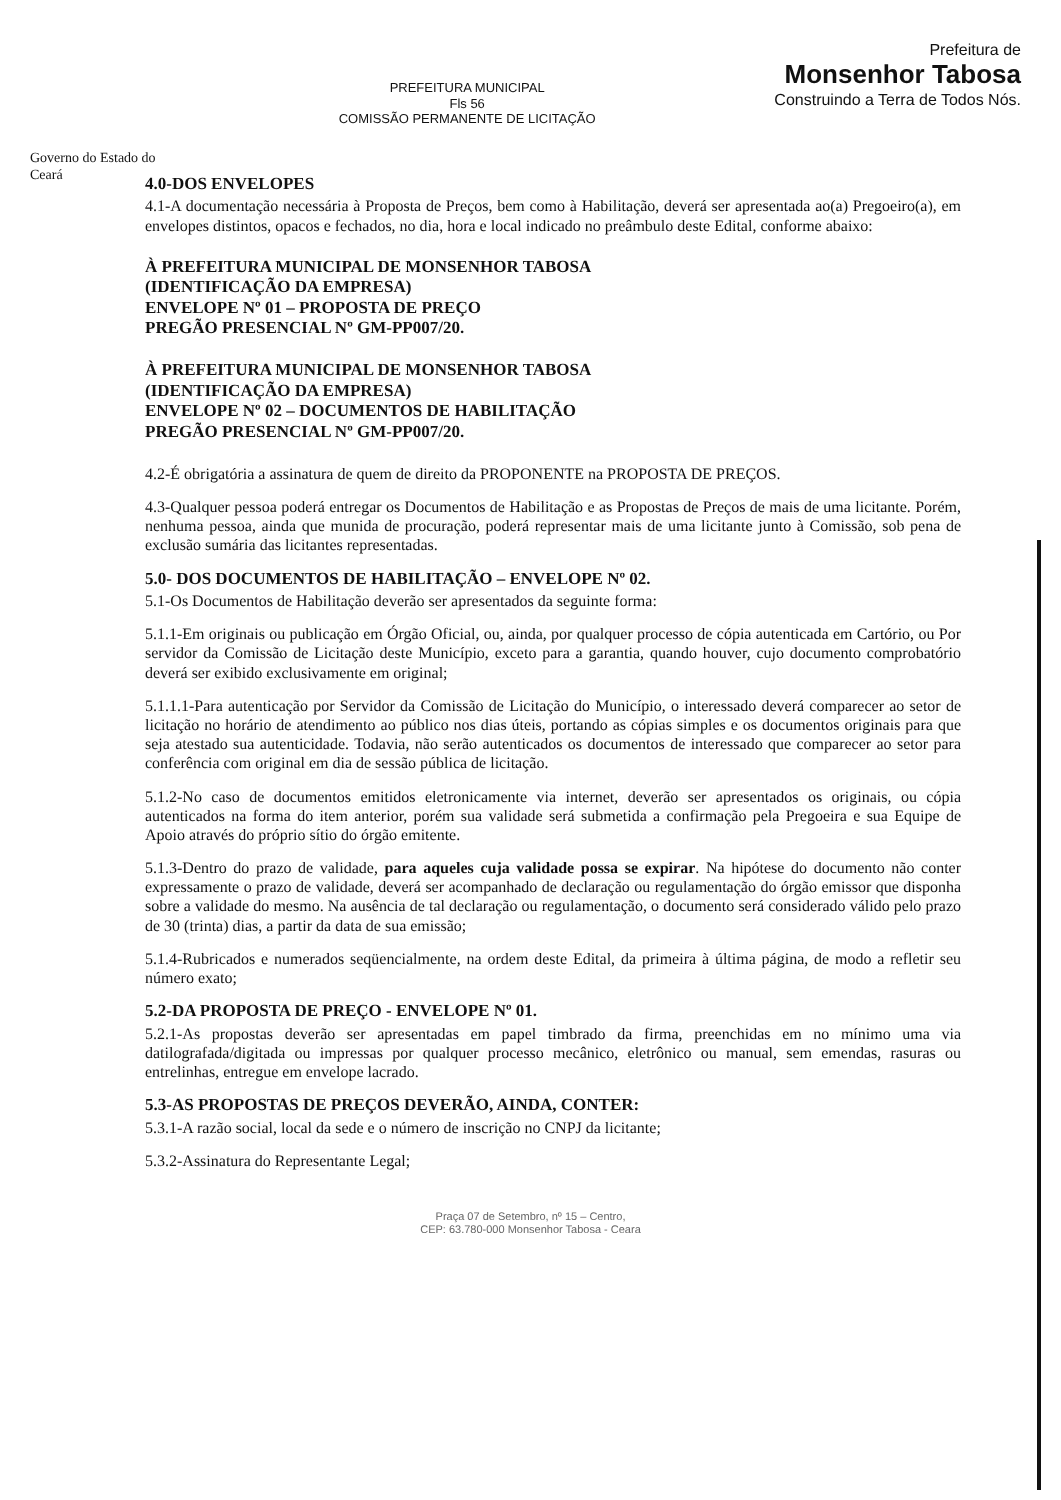Governo do Estado do Ceará
PREFEITURA MUNICIPAL
Fls 56
COMISSÃO PERMANENTE DE LICITAÇÃO
Prefeitura de
Monsenhor Tabosa
Construindo a Terra de Todos Nós.
4.0-DOS ENVELOPES
4.1-A documentação necessária à Proposta de Preços, bem como à Habilitação, deverá ser apresentada ao(a) Pregoeiro(a), em envelopes distintos, opacos e fechados, no dia, hora e local indicado no preâmbulo deste Edital, conforme abaixo:
À PREFEITURA MUNICIPAL DE MONSENHOR TABOSA
(IDENTIFICAÇÃO DA EMPRESA)
ENVELOPE Nº 01 – PROPOSTA DE PREÇO
PREGÃO PRESENCIAL Nº GM-PP007/20.
À PREFEITURA MUNICIPAL DE MONSENHOR TABOSA
(IDENTIFICAÇÃO DA EMPRESA)
ENVELOPE Nº 02 – DOCUMENTOS DE HABILITAÇÃO
PREGÃO PRESENCIAL Nº GM-PP007/20.
4.2-É obrigatória a assinatura de quem de direito da PROPONENTE na PROPOSTA DE PREÇOS.
4.3-Qualquer pessoa poderá entregar os Documentos de Habilitação e as Propostas de Preços de mais de uma licitante. Porém, nenhuma pessoa, ainda que munida de procuração, poderá representar mais de uma licitante junto à Comissão, sob pena de exclusão sumária das licitantes representadas.
5.0- DOS DOCUMENTOS DE HABILITAÇÃO – ENVELOPE Nº 02.
5.1-Os Documentos de Habilitação deverão ser apresentados da seguinte forma:
5.1.1-Em originais ou publicação em Órgão Oficial, ou, ainda, por qualquer processo de cópia autenticada em Cartório, ou Por servidor da Comissão de Licitação deste Município, exceto para a garantia, quando houver, cujo documento comprobatório deverá ser exibido exclusivamente em original;
5.1.1.1-Para autenticação por Servidor da Comissão de Licitação do Município, o interessado deverá comparecer ao setor de licitação no horário de atendimento ao público nos dias úteis, portando as cópias simples e os documentos originais para que seja atestado sua autenticidade. Todavia, não serão autenticados os documentos de interessado que comparecer ao setor para conferência com original em dia de sessão pública de licitação.
5.1.2-No caso de documentos emitidos eletronicamente via internet, deverão ser apresentados os originais, ou cópia autenticados na forma do item anterior, porém sua validade será submetida a confirmação pela Pregoeira e sua Equipe de Apoio através do próprio sítio do órgão emitente.
5.1.3-Dentro do prazo de validade, para aqueles cuja validade possa se expirar. Na hipótese do documento não conter expressamente o prazo de validade, deverá ser acompanhado de declaração ou regulamentação do órgão emissor que disponha sobre a validade do mesmo. Na ausência de tal declaração ou regulamentação, o documento será considerado válido pelo prazo de 30 (trinta) dias, a partir da data de sua emissão;
5.1.4-Rubricados e numerados seqüencialmente, na ordem deste Edital, da primeira à última página, de modo a refletir seu número exato;
5.2-DA PROPOSTA DE PREÇO - ENVELOPE Nº 01.
5.2.1-As propostas deverão ser apresentadas em papel timbrado da firma, preenchidas em no mínimo uma via datilografada/digitada ou impressas por qualquer processo mecânico, eletrônico ou manual, sem emendas, rasuras ou entrelinhas, entregue em envelope lacrado.
5.3-AS PROPOSTAS DE PREÇOS DEVERÃO, AINDA, CONTER:
5.3.1-A razão social, local da sede e o número de inscrição no CNPJ da licitante;
5.3.2-Assinatura do Representante Legal;
Praça 07 de Setembro, nº 15 – Centro,
CEP: 63.780-000 Monsenhor Tabosa - Ceara